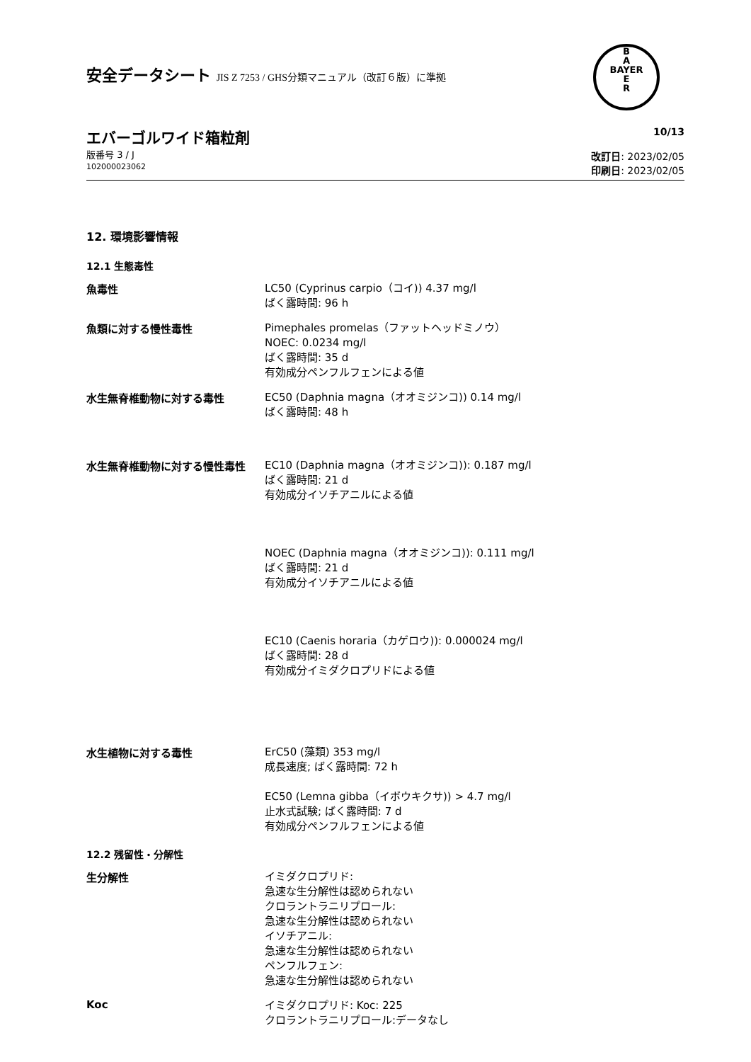B
A
BAYER
E
R
安全データシート JIS Z 7253 / GHS分類マニュアル（改訂６版）に準拠
エバーゴルワイド箱粒剤
版番号 3 / J
102000023062
10/13
改訂日: 2023/02/05
印刷日: 2023/02/05
12. 環境影響情報
12.1 生態毒性
魚毒性
LC50 (Cyprinus carpio（コイ)) 4.37 mg/l
ばく露時間: 96 h
魚類に対する慢性毒性
Pimephales promelas（ファットヘッドミノウ）
NOEC: 0.0234 mg/l
ばく露時間: 35 d
有効成分ペンフルフェンによる値
水生無脊椎動物に対する毒性
EC50 (Daphnia magna（オオミジンコ)) 0.14 mg/l
ばく露時間: 48 h
水生無脊椎動物に対する慢性毒性
EC10 (Daphnia magna（オオミジンコ)): 0.187 mg/l
ばく露時間: 21 d
有効成分イソチアニルによる値
NOEC (Daphnia magna（オオミジンコ)): 0.111 mg/l
ばく露時間: 21 d
有効成分イソチアニルによる値
EC10 (Caenis horaria（カゲロウ)): 0.000024 mg/l
ばく露時間: 28 d
有効成分イミダクロプリドによる値
水生植物に対する毒性
ErC50 (藻類) 353 mg/l
成長速度; ばく露時間: 72 h
EC50 (Lemna gibba（イボウキクサ)) > 4.7 mg/l
止水式試験; ばく露時間: 7 d
有効成分ペンフルフェンによる値
12.2 残留性・分解性
生分解性
イミダクロプリド:
急速な生分解性は認められない
クロラントラニリプロール:
急速な生分解性は認められない
イソチアニル:
急速な生分解性は認められない
ペンフルフェン:
急速な生分解性は認められない
Koc
イミダクロプリド: Koc: 225
クロラントラニリプロール:データなし